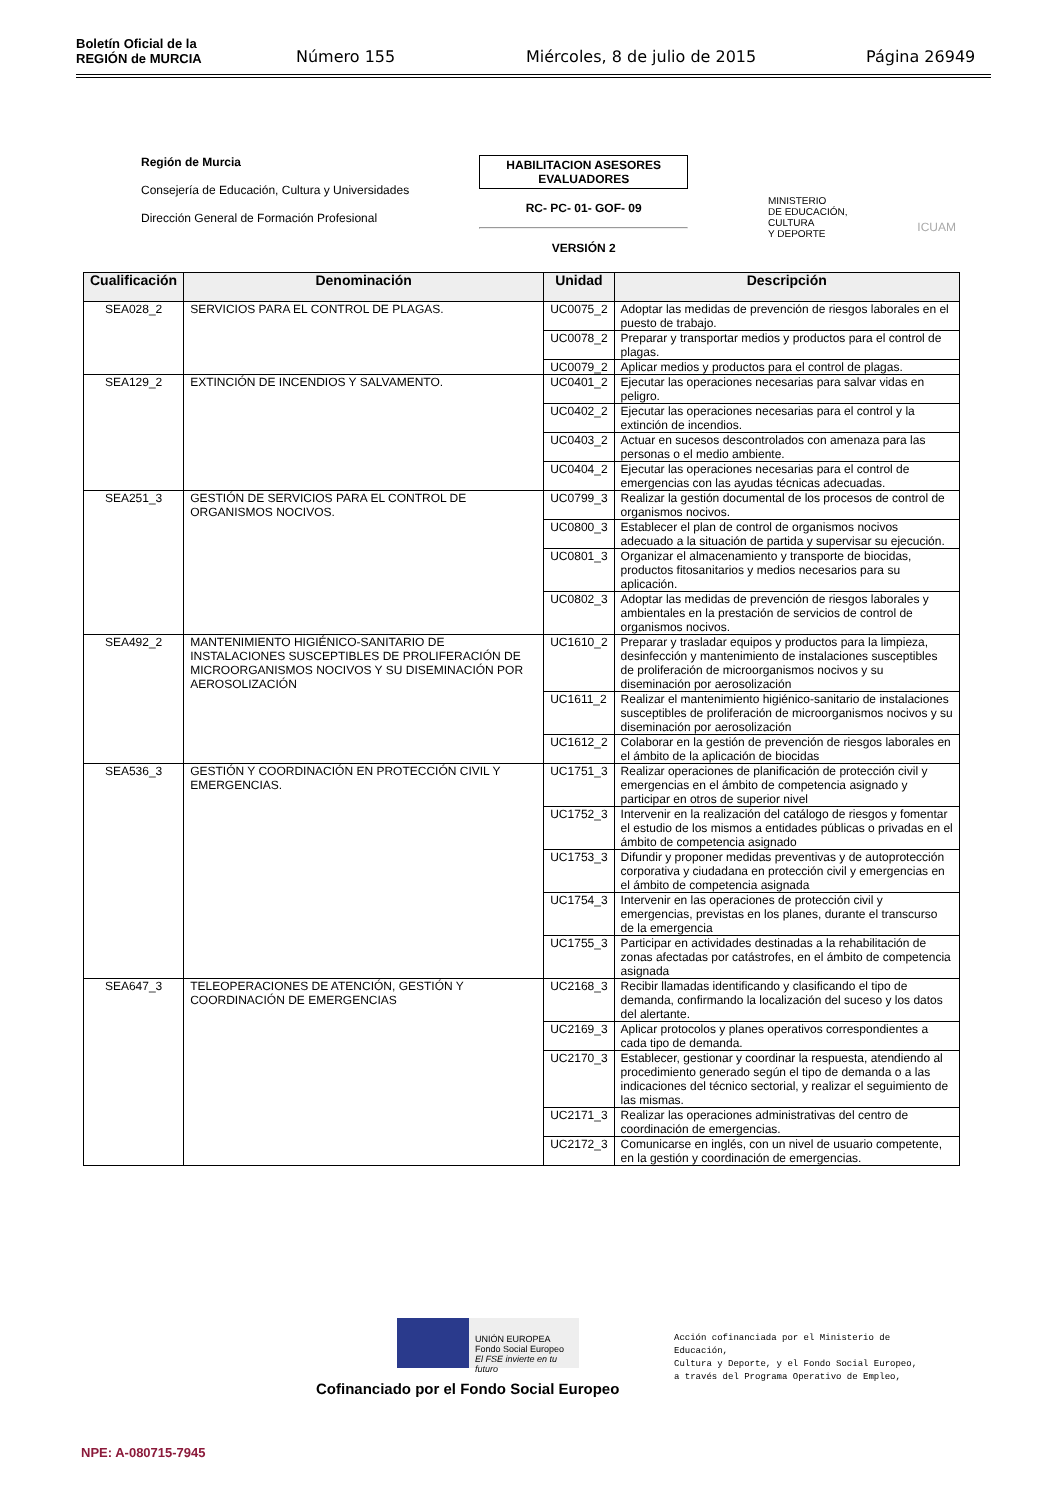Boletín Oficial de la
REGIÓN de MURCIA
Número 155 Miércoles, 8 de julio de 2015 Página 26949
Región de Murcia
Consejería de Educación, Cultura y Universidades
Dirección General de Formación Profesional
HABILITACION ASESORES EVALUADORES
RC- PC- 01- GOF- 09
VERSIÓN 2
MINISTERIO
DE EDUCACIÓN, CULTURA
Y DEPORTE
ICUAM
| Cualificación | Denominación | Unidad | Descripción |
| --- | --- | --- | --- |
| SEA028_2 | SERVICIOS PARA EL CONTROL DE PLAGAS. | UC0075_2 | Adoptar las medidas de prevención de riesgos laborales en el puesto de trabajo. |
| | | UC0078_2 | Preparar y transportar medios y productos para el control de plagas. |
| | | UC0079_2 | Aplicar medios y productos para el control de plagas. |
| SEA129_2 | EXTINCIÓN DE INCENDIOS Y SALVAMENTO. | UC0401_2 | Ejecutar las operaciones necesarias para salvar vidas en peligro. |
| | | UC0402_2 | Ejecutar las operaciones necesarias para el control y la extinción de incendios. |
| | | UC0403_2 | Actuar en sucesos descontrolados con amenaza para las personas o el medio ambiente. |
| | | UC0404_2 | Ejecutar las operaciones necesarias para el control de emergencias con las ayudas técnicas adecuadas. |
| SEA251_3 | GESTIÓN DE SERVICIOS PARA EL CONTROL DE ORGANISMOS NOCIVOS. | UC0799_3 | Realizar la gestión documental de los procesos de control de organismos nocivos. |
| | | UC0800_3 | Establecer el plan de control de organismos nocivos adecuado a la situación de partida y supervisar su ejecución. |
| | | UC0801_3 | Organizar el almacenamiento y transporte de biocidas, productos fitosanitarios y medios necesarios para su aplicación. |
| | | UC0802_3 | Adoptar las medidas de prevención de riesgos laborales y ambientales en la prestación de servicios de control de organismos nocivos. |
| SEA492_2 | MANTENIMIENTO HIGIÉNICO-SANITARIO DE INSTALACIONES SUSCEPTIBLES DE PROLIFERACIÓN DE MICROORGANISMOS NOCIVOS Y SU DISEMINACIÓN POR AEROSOLIZACIÓN | UC1610_2 | Preparar y trasladar equipos y productos para la limpieza, desinfección y mantenimiento de instalaciones susceptibles de proliferación de microorganismos nocivos y su diseminación por aerosolización |
| | | UC1611_2 | Realizar el mantenimiento higiénico-sanitario de instalaciones susceptibles de proliferación de microorganismos nocivos y su diseminación por aerosolización |
| | | UC1612_2 | Colaborar en la gestión de prevención de riesgos laborales en el ámbito de la aplicación de biocidas |
| SEA536_3 | GESTIÓN Y COORDINACIÓN EN PROTECCIÓN CIVIL Y EMERGENCIAS. | UC1751_3 | Realizar operaciones de planificación de protección civil y emergencias en el ámbito de competencia asignado y participar en otros de superior nivel |
| | | UC1752_3 | Intervenir en la realización del catálogo de riesgos y fomentar el estudio de los mismos a entidades públicas o privadas en el ámbito de competencia asignado |
| | | UC1753_3 | Difundir y proponer medidas preventivas y de autoprotección corporativa y ciudadana en protección civil y emergencias en el ámbito de competencia asignada |
| | | UC1754_3 | Intervenir en las operaciones de protección civil y emergencias, previstas en los planes, durante el transcurso de la emergencia |
| | | UC1755_3 | Participar en actividades destinadas a la rehabilitación de zonas afectadas por catástrofes, en el ámbito de competencia asignada |
| SEA647_3 | TELEOPERACIONES DE ATENCIÓN, GESTIÓN Y COORDINACIÓN DE EMERGENCIAS | UC2168_3 | Recibir llamadas identificando y clasificando el tipo de demanda, confirmando la localización del suceso y los datos del alertante. |
| | | UC2169_3 | Aplicar protocolos y planes operativos correspondientes a cada tipo de demanda. |
| | | UC2170_3 | Establecer, gestionar y coordinar la respuesta, atendiendo al procedimiento generado según el tipo de demanda o a las indicaciones del técnico sectorial, y realizar el seguimiento de las mismas. |
| | | UC2171_3 | Realizar las operaciones administrativas del centro de coordinación de emergencias. |
| | | UC2172_3 | Comunicarse en inglés, con un nivel de usuario competente, en la gestión y coordinación de emergencias. |
UNIÓN EUROPEA
Fondo Social Europeo
El FSE invierte en tu futuro
Cofinanciado por el Fondo Social Europeo
Acción cofinanciada por el Ministerio de
Educación,
Cultura y Deporte, y el Fondo Social Europeo,
a través del Programa Operativo de Empleo,
NPE: A-080715-7945